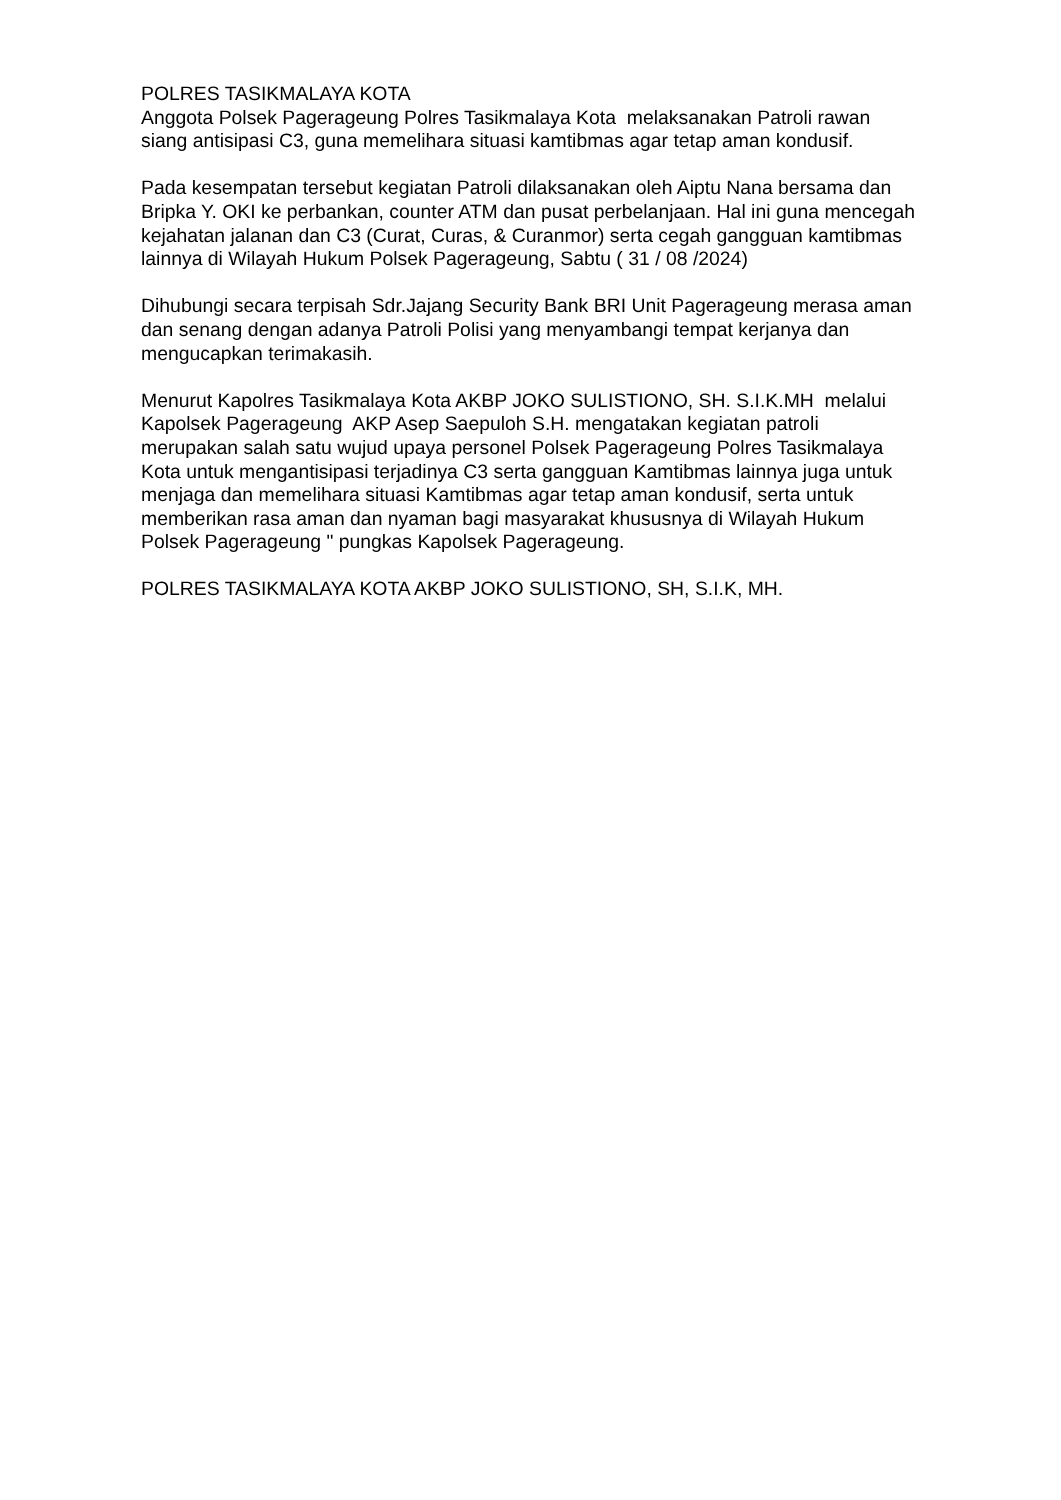POLRES TASIKMALAYA KOTA
Anggota Polsek Pagerageung Polres Tasikmalaya Kota melaksanakan Patroli rawan siang antisipasi C3, guna memelihara situasi kamtibmas agar tetap aman kondusif.
Pada kesempatan tersebut kegiatan Patroli dilaksanakan oleh Aiptu Nana bersama dan Bripka Y. OKI ke perbankan, counter ATM dan pusat perbelanjaan. Hal ini guna mencegah kejahatan jalanan dan C3 (Curat, Curas, & Curanmor) serta cegah gangguan kamtibmas lainnya di Wilayah Hukum Polsek Pagerageung, Sabtu ( 31 / 08 /2024)
Dihubungi secara terpisah Sdr.Jajang Security Bank BRI Unit Pagerageung merasa aman dan senang dengan adanya Patroli Polisi yang menyambangi tempat kerjanya dan mengucapkan terimakasih.
Menurut Kapolres Tasikmalaya Kota AKBP JOKO SULISTIONO, SH. S.I.K.MH melalui Kapolsek Pagerageung AKP Asep Saepuloh S.H. mengatakan kegiatan patroli merupakan salah satu wujud upaya personel Polsek Pagerageung Polres Tasikmalaya Kota untuk mengantisipasi terjadinya C3 serta gangguan Kamtibmas lainnya juga untuk menjaga dan memelihara situasi Kamtibmas agar tetap aman kondusif, serta untuk memberikan rasa aman dan nyaman bagi masyarakat khususnya di Wilayah Hukum Polsek Pagerageung " pungkas Kapolsek Pagerageung.
POLRES TASIKMALAYA KOTA AKBP JOKO SULISTIONO, SH, S.I.K, MH.